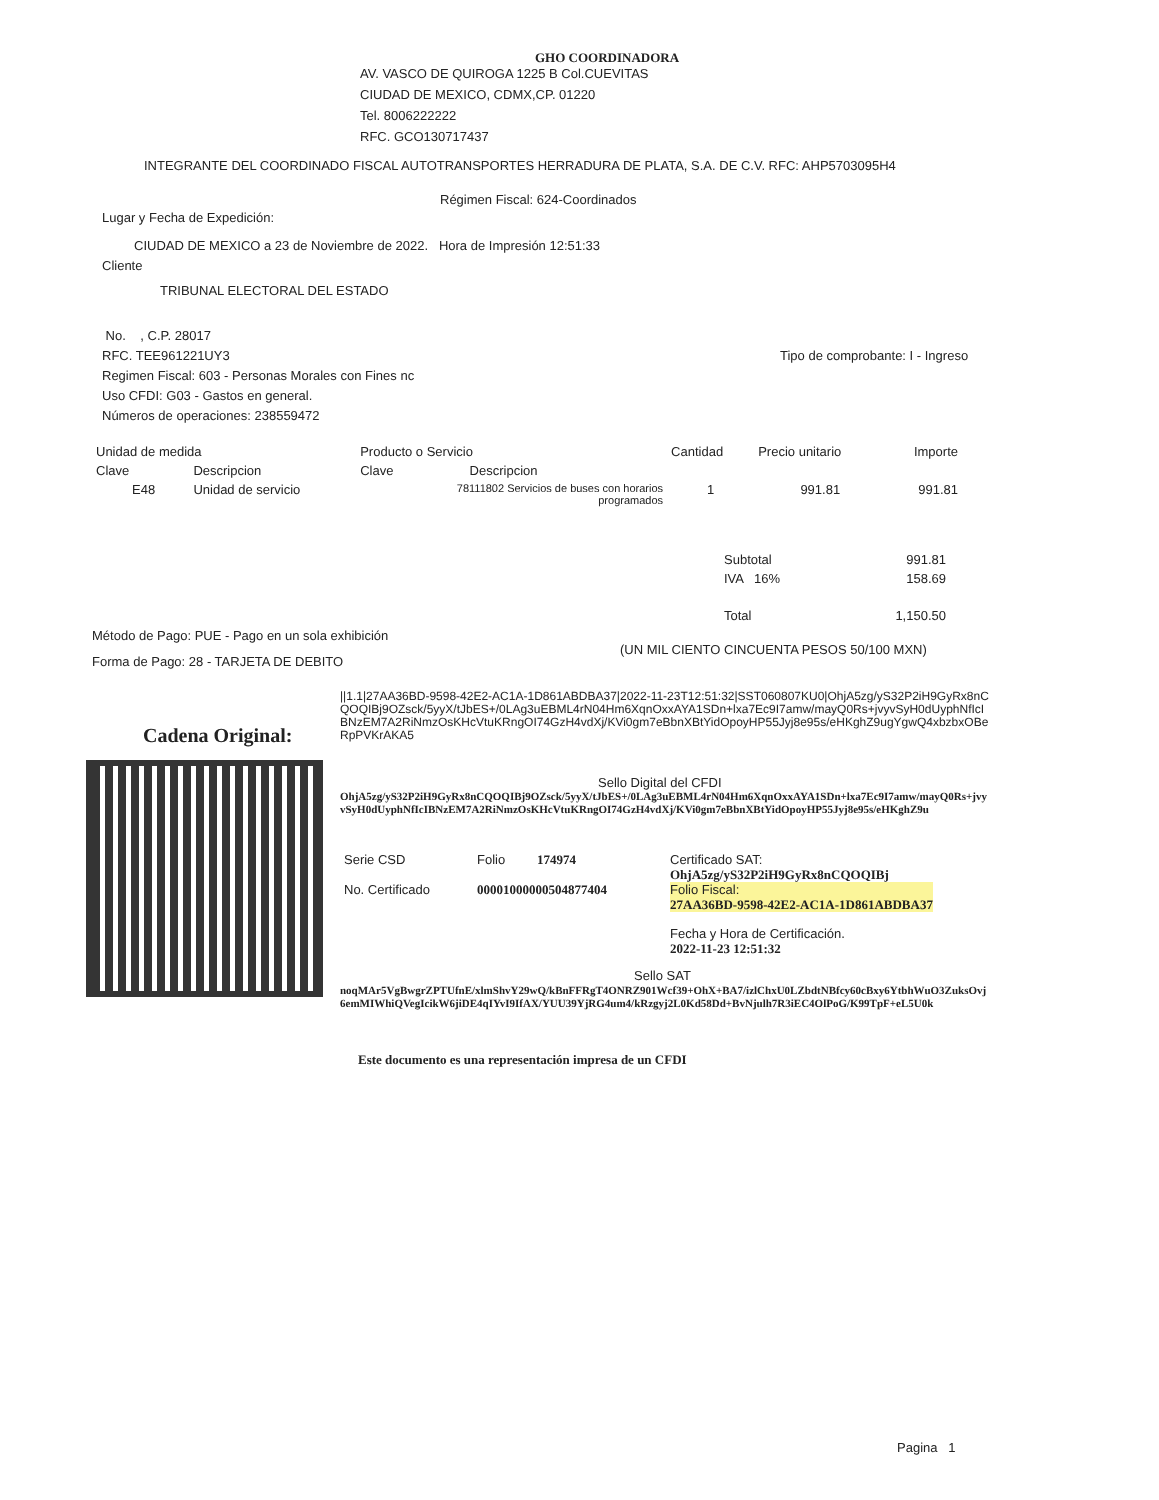GHO COORDINADORA
AV. VASCO DE QUIROGA 1225 B Col.CUEVITAS
CIUDAD DE MEXICO, CDMX,CP. 01220
Tel. 8006222222
RFC. GCO130717437
INTEGRANTE DEL COORDINADO FISCAL AUTOTRANSPORTES HERRADURA DE PLATA, S.A. DE C.V. RFC: AHP5703095H4
Régimen Fiscal: 624-Coordinados
Lugar y Fecha de Expedición:
CIUDAD DE MEXICO a 23 de Noviembre de 2022. Hora de Impresión 12:51:33
Cliente
TRIBUNAL ELECTORAL DEL ESTADO
No. , C.P. 28017
RFC. TEE961221UY3
Regimen Fiscal: 603 - Personas Morales con Fines nc
Uso CFDI: G03 - Gastos en general.
Números de operaciones: 238559472
Tipo de comprobante: I - Ingreso
| Unidad de medida | | Producto o Servicio | | Cantidad | Precio unitario | Importe |
| Clave | Descripcion | Clave | Descripcion | | | |
| E48 | Unidad de servicio | 78111802 Servicios de buses con horarios programados | | 1 | 991.81 | 991.81 |
| Subtotal | 991.81 |
| IVA 16% | 158.69 |
| Total | 1,150.50 |
Método de Pago: PUE - Pago en un sola exhibición
(UN MIL CIENTO CINCUENTA PESOS 50/100 MXN)
Forma de Pago: 28 - TARJETA DE DEBITO
Cadena Original:
||1.1|27AA36BD-9598-42E2-AC1A-1D861ABDBA37|2022-11-23T12:51:32|SST060807KU0|OhjA5zg/yS32P2iH9GyRx8nCQOQIBj9OZsck/5yyX/tJbES+/0LAg3uEBML4rN04Hm6XqnOxxAYA1SDn+lxa7Ec9I7amw/mayQ0Rs+jvyvSyH0dUyphNfIcIBNzEM7A2RiNmzOsKHcVtuKRngOI74GzH4vdXj/KVi0gm7eBbnXBtYidOpoyHP55Jyj8e95s/eHKghZ9ugYgwQ4xbzbxOBeRpPVKrAKA5
Sello Digital del CFDI
OhjA5zg/yS32P2iH9GyRx8nCQOQIBj9OZsck/5yyX/tJbES+/0LAg3uEBML4rN04Hm6XqnOxxAYA1SDn+lxa7Ec9I7amw/mayQ0Rs+jvyvSyH0dUyphNfIcIBNzEM7A2RiNmzOsKHcVtuKRngOI74GzH4vdXj/KVi0gm7eBbnXBtYidOpoyHP55Jyj8e95s/eHKghZ9u
| Serie CSD | Folio | 174974 |
| No. Certificado | 00001000000504877404 | |
Certificado SAT:
OhjA5zg/yS32P2iH9GyRx8nCQOQIBj
Folio Fiscal:
27AA36BD-9598-42E2-AC1A-1D861ABDBA37
Fecha y Hora de Certificación.
2022-11-23 12:51:32
Sello SAT
noqMAr5VgBwgrZPTUfnE/xlmShvY29wQ/kBnFFRgT4ONRZ901Wcf39+OhX+BA7/izlChxU0LZbdtNBfcy60cBxy6YtbhWuO3ZuksOvj6emMIWhiQVegIcikW6jiDE4qIYvI9IfAX/YUU39YjRG4um4/kRzgyj2L0Kd58Dd+BvNjulh7R3iEC4OlPoG/K99TpF+eL5U0k
Este documento es una representación impresa de un CFDI
Pagina 1